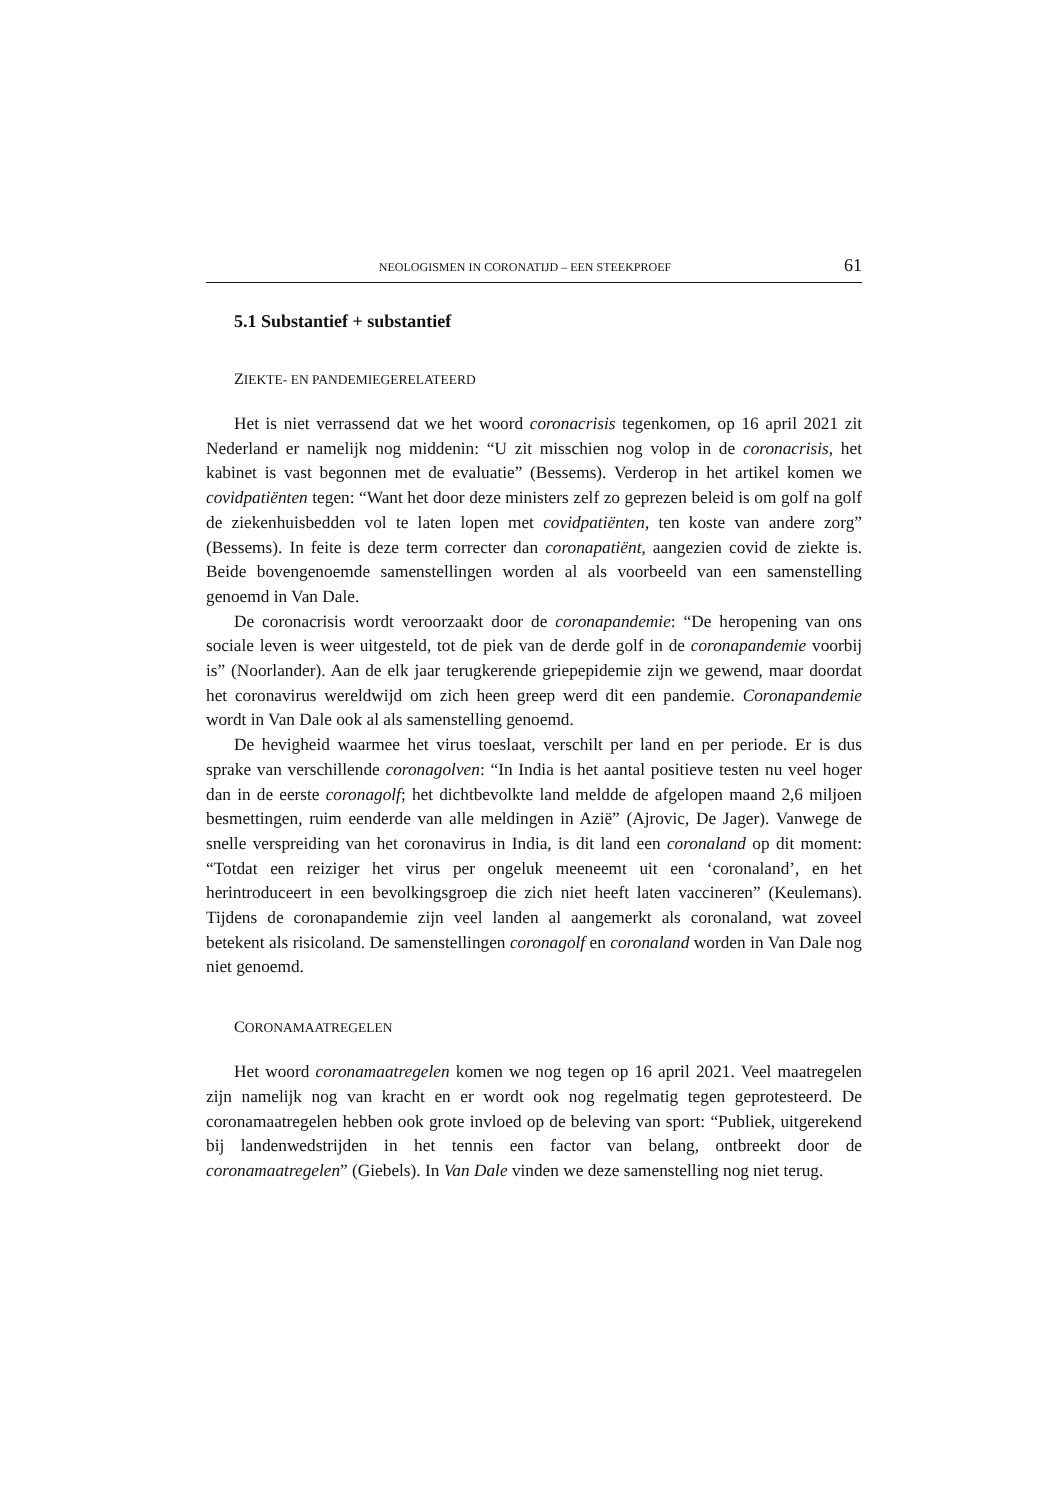NEOLOGISMEN IN CORONATIJD – EEN STEEKPROEF 61
5.1 Substantief + substantief
ZIEKTE- EN PANDEMIEGERELATEERD
Het is niet verrassend dat we het woord coronacrisis tegenkomen, op 16 april 2021 zit Nederland er namelijk nog middenin: “U zit misschien nog volop in de coronacrisis, het kabinet is vast begonnen met de evaluatie” (Bessems). Verderop in het artikel komen we covidpatiënten tegen: “Want het door deze ministers zelf zo geprezen beleid is om golf na golf de ziekenhuisbedden vol te laten lopen met covidpatiënten, ten koste van andere zorg” (Bessems). In feite is deze term correcter dan coronapatiënt, aangezien covid de ziekte is. Beide bovengenoemde samenstellingen worden al als voorbeeld van een samenstelling genoemd in Van Dale.
De coronacrisis wordt veroorzaakt door de coronapandemie: “De heropening van ons sociale leven is weer uitgesteld, tot de piek van de derde golf in de coronapandemie voorbij is” (Noorlander). Aan de elk jaar terugkerende griepepidemie zijn we gewend, maar doordat het coronavirus wereldwijd om zich heen greep werd dit een pandemie. Coronapandemie wordt in Van Dale ook al als samenstelling genoemd.
De hevigheid waarmee het virus toeslaat, verschilt per land en per periode. Er is dus sprake van verschillende coronagolven: “In India is het aantal positieve testen nu veel hoger dan in de eerste coronagolf; het dichtbevolkte land meldde de afgelopen maand 2,6 miljoen besmettingen, ruim eenderde van alle meldingen in Azië” (Ajrovic, De Jager). Vanwege de snelle verspreiding van het coronavirus in India, is dit land een coronaland op dit moment: “Totdat een reiziger het virus per ongeluk meeneemt uit een ‘coronaland’, en het herintroduceert in een bevolkingsgroep die zich niet heeft laten vaccineren” (Keulemans). Tijdens de coronapandemie zijn veel landen al aangemerkt als coronaland, wat zoveel betekent als risicoland. De samenstellingen coronagolf en coronaland worden in Van Dale nog niet genoemd.
CORONAMAATREGELEN
Het woord coronamaatregelen komen we nog tegen op 16 april 2021. Veel maatregelen zijn namelijk nog van kracht en er wordt ook nog regelmatig tegen geprotesteerd. De coronamaatregelen hebben ook grote invloed op de beleving van sport: “Publiek, uitgerekend bij landenwedstrijden in het tennis een factor van belang, ontbreekt door de coronamaatregelen” (Giebels). In Van Dale vinden we deze samenstelling nog niet terug.